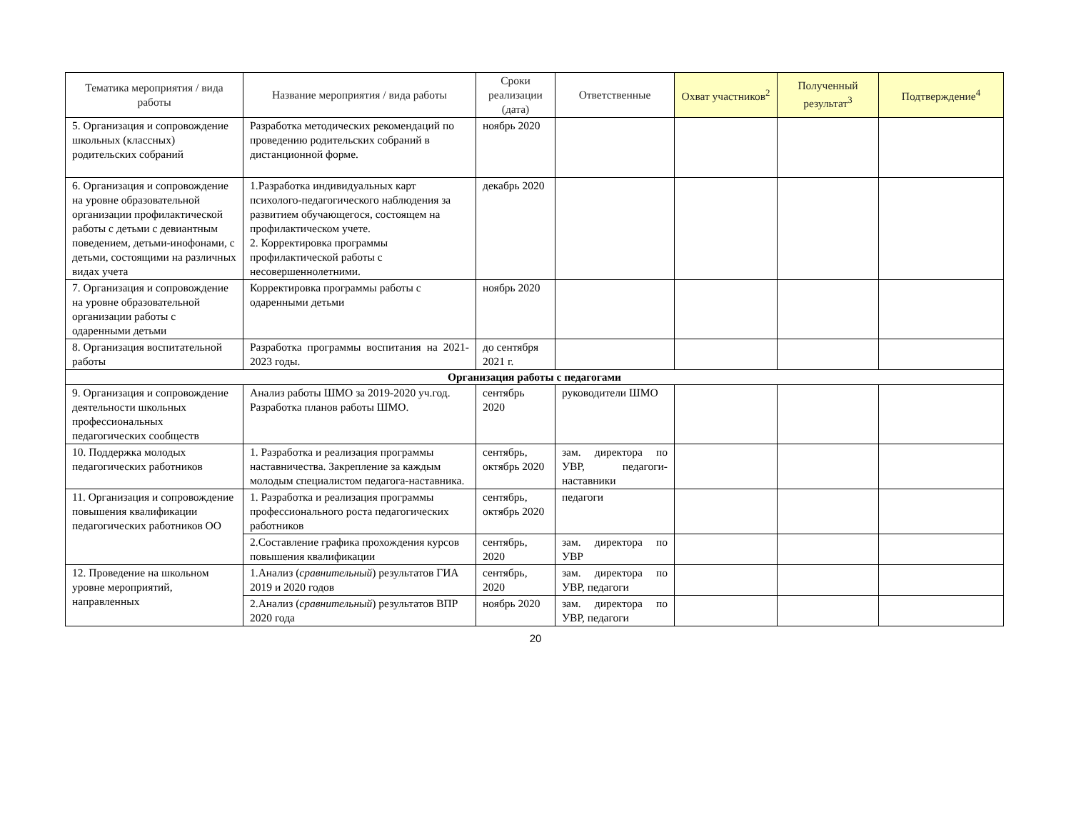| Тематика мероприятия / вида работы | Название мероприятия / вида работы | Сроки реализации (дата) | Ответственные | Охват участников<sup>2</sup> | Полученный результат<sup>3</sup> | Подтверждение<sup>4</sup> |
| --- | --- | --- | --- | --- | --- | --- |
| 5. Организация и сопровождение школьных (классных) родительских собраний | Разработка методических рекомендаций по проведению родительских собраний в дистанционной форме. | ноябрь 2020 | | | | |
| 6. Организация и сопровождение на уровне образовательной организации профилактической работы с детьми с девиантным поведением, детьми-инофонами, с детьми, состоящими на различных видах учета | 1.Разработка индивидуальных карт психолого-педагогического наблюдения за развитием обучающегося, состоящем на профилактическом учете. 2. Корректировка программы профилактической работы с несовершеннолетними. | декабрь 2020 | | | | |
| 7. Организация и сопровождение на уровне образовательной организации работы с одаренными детьми | Корректировка программы работы с одаренными детьми | ноябрь 2020 | | | | |
| 8. Организация воспитательной работы | Разработка программы воспитания на 2021-2023 годы. | до сентября 2021 г. | | | | |
| Организация работы с педагогами | | | | | | |
| 9. Организация и сопровождение деятельности школьных профессиональных педагогических сообществ | Анализ работы ШМО за 2019-2020 уч.год. Разработка планов работы ШМО. | сентябрь 2020 | руководители ШМО | | | |
| 10. Поддержка молодых педагогических работников | 1. Разработка и реализация программы наставничества. Закрепление за каждым молодым специалистом педагога-наставника. | сентябрь, октябрь 2020 | зам. директора по УВР, педагоги-наставники | | | |
| 11. Организация и сопровождение повышения квалификации педагогических работников ОО | 1. Разработка и реализация программы профессионального роста педагогических работников | сентябрь, октябрь 2020 | педагоги | | | |
| | 2.Составление графика прохождения курсов повышения квалификации | сентябрь, 2020 | зам. директора по УВР | | | |
| 12. Проведение на школьном уровне мероприятий, направленных | 1.Анализ ( сравнительный ) результатов ГИА 2019 и 2020 годов | сентябрь, 2020 | зам. директора по УВР, педагоги | | | |
| | 2.Анализ ( сравнительный ) результатов ВПР 2020 года | ноябрь 2020 | зам. директора по УВР, педагоги | | | |
20